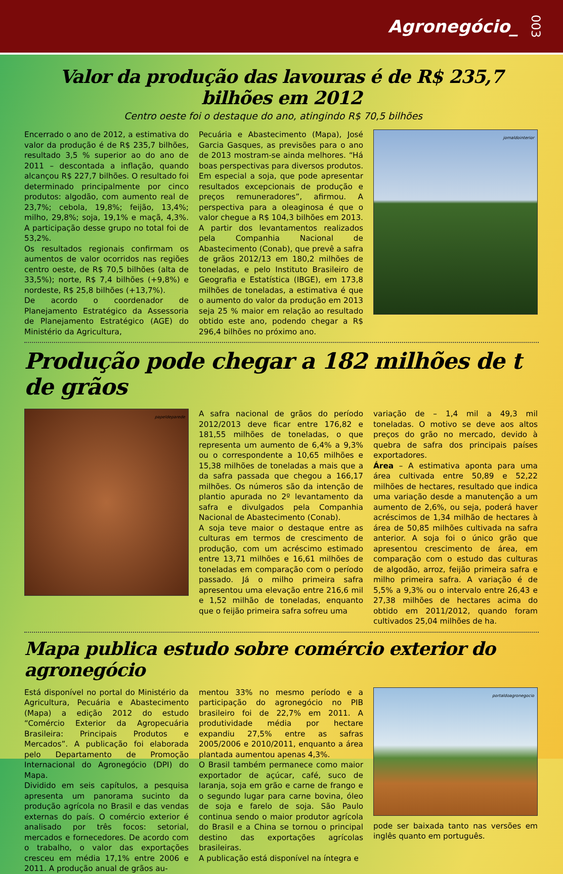Agronegócio_ 003
Valor da produção das lavouras é de R$ 235,7 bilhões em 2012
Centro oeste foi o destaque do ano, atingindo R$ 70,5 bilhões
Encerrado o ano de 2012, a estimativa do valor da produção é de R$ 235,7 bilhões, resultado 3,5 % superior ao do ano de 2011 – descontada a inflação, quando alcançou R$ 227,7 bilhões. O resultado foi determinado principalmente por cinco produtos: algodão, com aumento real de 23,7%; cebola, 19,8%; feijão, 13,4%; milho, 29,8%; soja, 19,1% e maçã, 4,3%. A participação desse grupo no total foi de 53,2%.
Os resultados regionais confirmam os aumentos de valor ocorridos nas regiões centro oeste, de R$ 70,5 bilhões (alta de 33,5%); norte, R$ 7,4 bilhões (+9,8%) e nordeste, R$ 25,8 bilhões (+13,7%).
De acordo o coordenador de Planejamento Estratégico da Assessoria de Planejamento Estratégico (AGE) do Ministério da Agricultura,
Pecuária e Abastecimento (Mapa), José Garcia Gasques, as previsões para o ano de 2013 mostram-se ainda melhores. “Há boas perspectivas para diversos produtos. Em especial a soja, que pode apresentar resultados excepcionais de produção e preços remuneradores”, afirmou. A perspectiva para a oleaginosa é que o valor chegue a R$ 104,3 bilhões em 2013. A partir dos levantamentos realizados pela Companhia Nacional de Abastecimento (Conab), que prevê a safra de grãos 2012/13 em 180,2 milhões de toneladas, e pelo Instituto Brasileiro de Geografia e Estatística (IBGE), em 173,8 milhões de toneladas, a estimativa é que o aumento do valor da produção em 2013 seja 25 % maior em relação ao resultado obtido este ano, podendo chegar a R$ 296,4 bilhões no próximo ano.
jornaldointerior
Produção pode chegar a 182 milhões de t de grãos
papeldeparede
A safra nacional de grãos do período 2012/2013 deve ficar entre 176,82 e 181,55 milhões de toneladas, o que representa um aumento de 6,4% a 9,3% ou o correspondente a 10,65 milhões e 15,38 milhões de toneladas a mais que a da safra passada que chegou a 166,17 milhões. Os números são da intenção de plantio apurada no 2º levantamento da safra e divulgados pela Companhia Nacional de Abastecimento (Conab).
A soja teve maior o destaque entre as culturas em termos de crescimento de produção, com um acréscimo estimado entre 13,71 milhões e 16,61 milhões de toneladas em comparação com o período passado. Já o milho primeira safra apresentou uma elevação entre 216,6 mil e 1,52 milhão de toneladas, enquanto que o feijão primeira safra sofreu uma
variação de – 1,4 mil a 49,3 mil toneladas. O motivo se deve aos altos preços do grão no mercado, devido à quebra de safra dos principais países exportadores.
Área – A estimativa aponta para uma área cultivada entre 50,89 e 52,22 milhões de hectares, resultado que indica uma variação desde a manutenção a um aumento de 2,6%, ou seja, poderá haver acréscimos de 1,34 milhão de hectares à área de 50,85 milhões cultivada na safra anterior. A soja foi o único grão que apresentou crescimento de área, em comparação com o estudo das culturas de algodão, arroz, feijão primeira safra e milho primeira safra. A variação é de 5,5% a 9,3% ou o intervalo entre 26,43 e 27,38 milhões de hectares acima do obtido em 2011/2012, quando foram cultivados 25,04 milhões de ha.
Mapa publica estudo sobre comércio exterior do agronegócio
Está disponível no portal do Ministério da Agricultura, Pecuária e Abastecimento (Mapa) a edição 2012 do estudo “Comércio Exterior da Agropecuária Brasileira: Principais Produtos e Mercados”. A publicação foi elaborada pelo Departamento de Promoção Internacional do Agronegócio (DPI) do Mapa.
Dividido em seis capítulos, a pesquisa apresenta um panorama sucinto da produção agrícola no Brasil e das vendas externas do país. O comércio exterior é analisado por três focos: setorial, mercados e fornecedores. De acordo com o trabalho, o valor das exportações cresceu em média 17,1% entre 2006 e 2011. A produção anual de grãos au-
mentou 33% no mesmo período e a participação do agronegócio no PIB brasileiro foi de 22,7% em 2011. A produtividade média por hectare expandiu 27,5% entre as safras 2005/2006 e 2010/2011, enquanto a área plantada aumentou apenas 4,3%.
O Brasil também permanece como maior exportador de açúcar, café, suco de laranja, soja em grão e carne de frango e o segundo lugar para carne bovina, óleo de soja e farelo de soja. São Paulo continua sendo o maior produtor agrícola do Brasil e a China se tornou o principal destino das exportações agrícolas brasileiras.
A publicação está disponível na íntegra e
portaldoagronegocio
pode ser baixada tanto nas versões em inglês quanto em português.